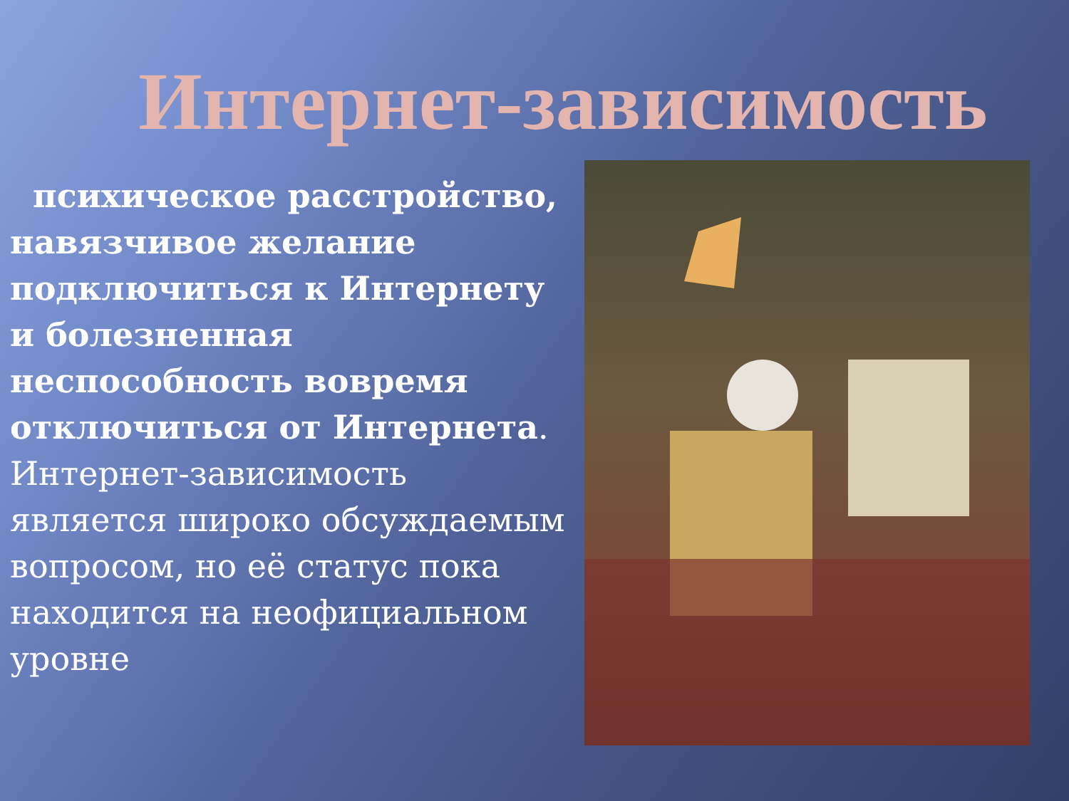Интернет-зависимость
психическое расстройство, навязчивое желание подключиться к Интернету и болезненная неспособность вовремя отключиться от Интернета. Интернет-зависимость является широко обсуждаемым вопросом, но её статус пока находится на неофициальном уровне